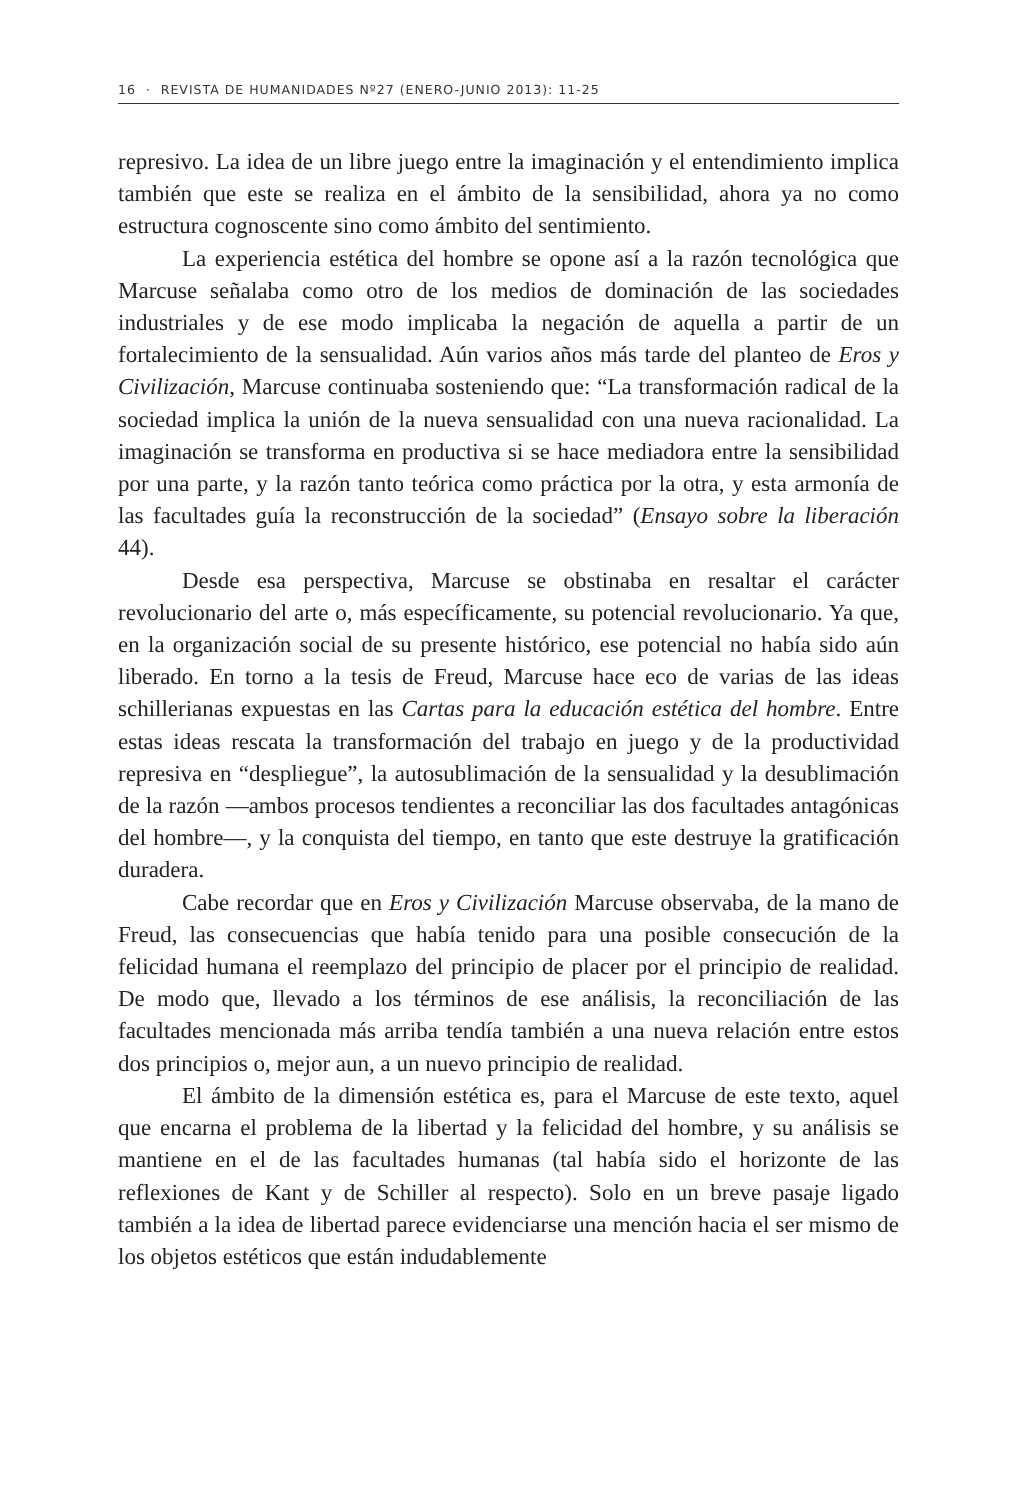16 · REVISTA DE HUMANIDADES Nº27 (ENERO-JUNIO 2013): 11-25
represivo. La idea de un libre juego entre la imaginación y el entendimiento implica también que este se realiza en el ámbito de la sensibilidad, ahora ya no como estructura cognoscente sino como ámbito del sentimiento.
La experiencia estética del hombre se opone así a la razón tecnológica que Marcuse señalaba como otro de los medios de dominación de las sociedades industriales y de ese modo implicaba la negación de aquella a partir de un fortalecimiento de la sensualidad. Aún varios años más tarde del planteo de Eros y Civilización, Marcuse continuaba sosteniendo que: “La transformación radical de la sociedad implica la unión de la nueva sensualidad con una nueva racionalidad. La imaginación se transforma en productiva si se hace mediadora entre la sensibilidad por una parte, y la razón tanto teórica como práctica por la otra, y esta armonía de las facultades guía la reconstrucción de la sociedad” (Ensayo sobre la liberación 44).
Desde esa perspectiva, Marcuse se obstinaba en resaltar el carácter revolucionario del arte o, más específicamente, su potencial revolucionario. Ya que, en la organización social de su presente histórico, ese potencial no había sido aún liberado. En torno a la tesis de Freud, Marcuse hace eco de varias de las ideas schillerianas expuestas en las Cartas para la educación estética del hombre. Entre estas ideas rescata la transformación del trabajo en juego y de la productividad represiva en “despliegue”, la autosublimación de la sensualidad y la desublimación de la razón —ambos procesos tendientes a reconciliar las dos facultades antagónicas del hombre—, y la conquista del tiempo, en tanto que este destruye la gratificación duradera.
Cabe recordar que en Eros y Civilización Marcuse observaba, de la mano de Freud, las consecuencias que había tenido para una posible consecución de la felicidad humana el reemplazo del principio de placer por el principio de realidad. De modo que, llevado a los términos de ese análisis, la reconciliación de las facultades mencionada más arriba tendía también a una nueva relación entre estos dos principios o, mejor aun, a un nuevo principio de realidad.
El ámbito de la dimensión estética es, para el Marcuse de este texto, aquel que encarna el problema de la libertad y la felicidad del hombre, y su análisis se mantiene en el de las facultades humanas (tal había sido el horizonte de las reflexiones de Kant y de Schiller al respecto). Solo en un breve pasaje ligado también a la idea de libertad parece evidenciarse una mención hacia el ser mismo de los objetos estéticos que están indudablemente